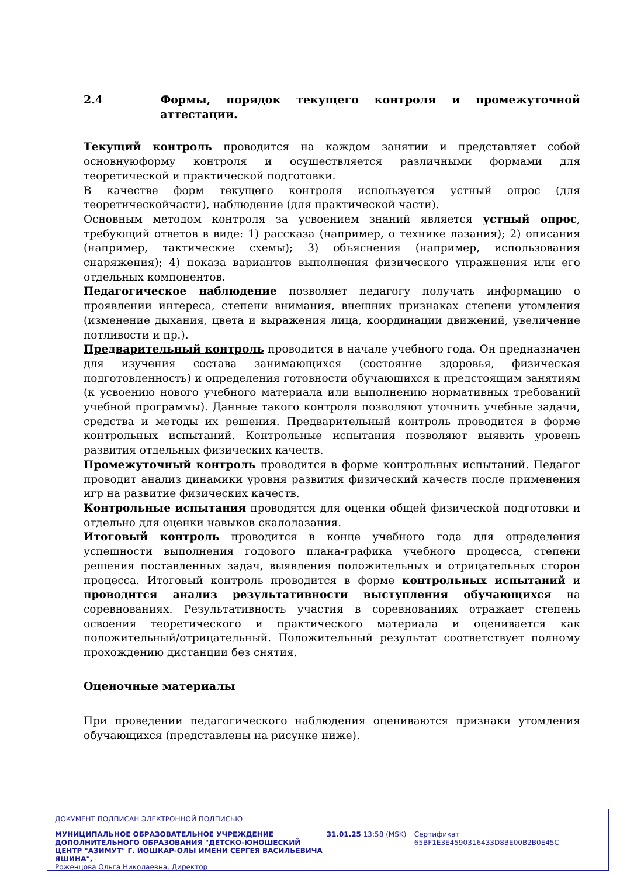2.4 Формы, порядок текущего контроля и промежуточной аттестации.
Текущий контроль проводится на каждом занятии и представляет собой основнуюформу контроля и осуществляется различными формами для теоретической и практической подготовки.
В качестве форм текущего контроля используется устный опрос (для теоретическойчасти), наблюдение (для практической части).
Основным методом контроля за усвоением знаний является устный опрос, требующий ответов в виде: 1) рассказа (например, о технике лазания); 2) описания (например, тактические схемы); 3) объяснения (например, использования снаряжения); 4) показа вариантов выполнения физического упражнения или его отдельных компонентов.
Педагогическое наблюдение позволяет педагогу получать информацию о проявлении интереса, степени внимания, внешних признаках степени утомления (изменение дыхания, цвета и выражения лица, координации движений, увеличение потливости и пр.).
Предварительный контроль проводится в начале учебного года. Он предназначен для изучения состава занимающихся (состояние здоровья, физическая подготовленность) и определения готовности обучающихся к предстоящим занятиям (к усвоению нового учебного материала или выполнению нормативных требований учебной программы). Данные такого контроля позволяют уточнить учебные задачи, средства и методы их решения. Предварительный контроль проводится в форме контрольных испытаний. Контрольные испытания позволяют выявить уровень развития отдельных физических качеств.
Промежуточный контроль проводится в форме контрольных испытаний. Педагог проводит анализ динамики уровня развития физический качеств после применения игр на развитие физических качеств.
Контрольные испытания проводятся для оценки общей физической подготовки и отдельно для оценки навыков скалолазания.
Итоговый контроль проводится в конце учебного года для определения успешности выполнения годового плана-графика учебного процесса, степени решения поставленных задач, выявления положительных и отрицательных сторон процесса. Итоговый контроль проводится в форме контрольных испытаний и проводится анализ результативности выступления обучающихся на соревнованиях. Результативность участия в соревнованиях отражает степень освоения теоретического и практического материала и оценивается как положительный/отрицательный. Положительный результат соответствует полному прохождению дистанции без снятия.
Оценочные материалы
При проведении педагогического наблюдения оцениваются признаки утомления обучающихся (представлены на рисунке ниже).
ДОКУМЕНТ ПОДПИСАН ЭЛЕКТРОННОЙ ПОДПИСЬЮ
МУНИЦИПАЛЬНОЕ ОБРАЗОВАТЕЛЬНОЕ УЧРЕЖДЕНИЕ ДОПОЛНИТЕЛЬНОГО ОБРАЗОВАНИЯ "ДЕТСКО-ЮНОШЕСКИЙ ЦЕНТР "АЗИМУТ" Г. ЙОШКАР-ОЛЫ ИМЕНИ СЕРГЕЯ ВАСИЛЬЕВИЧА ЯШИНА",
Роженцова Ольга Николаевна, Директор
31.01.25 13:58 (MSK) Сертификат 65BF1E3E4590316433D8BE00B2B0E45C